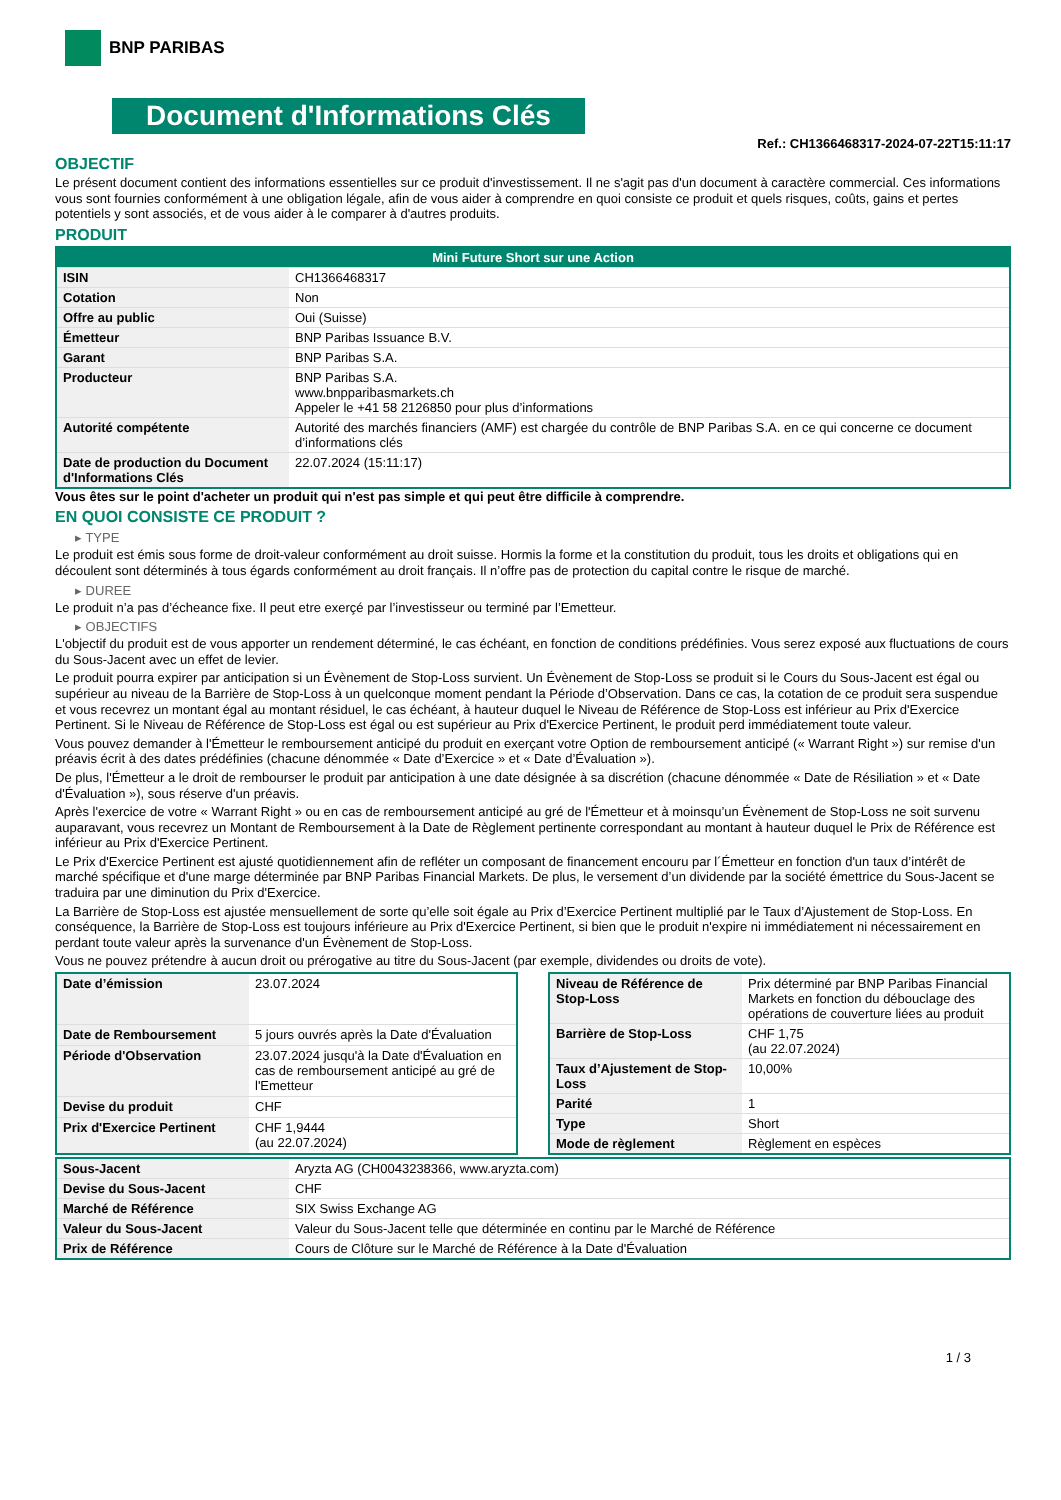BNP PARIBAS
Document d'Informations Clés
Ref.: CH1366468317-2024-07-22T15:11:17
OBJECTIF
Le présent document contient des informations essentielles sur ce produit d'investissement. Il ne s'agit pas d'un document à caractère commercial. Ces informations vous sont fournies conformément à une obligation légale, afin de vous aider à comprendre en quoi consiste ce produit et quels risques, coûts, gains et pertes potentiels y sont associés, et de vous aider à le comparer à d'autres produits.
PRODUIT
| Mini Future Short sur une Action | |
| --- | --- |
| ISIN | CH1366468317 |
| Cotation | Non |
| Offre au public | Oui (Suisse) |
| Émetteur | BNP Paribas Issuance B.V. |
| Garant | BNP Paribas S.A. |
| Producteur | BNP Paribas S.A. www.bnpparibasmarkets.ch Appeler le +41 58 2126850 pour plus d’informations |
| Autorité compétente | Autorité des marchés financiers (AMF) est chargée du contrôle de BNP Paribas S.A. en ce qui concerne ce document d’informations clés |
| Date de production du Document d'Informations Clés | 22.07.2024 (15:11:17) |
Vous êtes sur le point d'acheter un produit qui n'est pas simple et qui peut être difficile à comprendre.
EN QUOI CONSISTE CE PRODUIT ?
▸ TYPE
Le produit est émis sous forme de droit-valeur conformément au droit suisse. Hormis la forme et la constitution du produit, tous les droits et obligations qui en découlent sont déterminés à tous égards conformément au droit français. Il n’offre pas de protection du capital contre le risque de marché.
▸ DUREE
Le produit n’a pas d’écheance fixe. Il peut etre exerçé par l’investisseur ou terminé par l’Emetteur.
▸ OBJECTIFS
L'objectif du produit est de vous apporter un rendement déterminé, le cas échéant, en fonction de conditions prédéfinies. Vous serez exposé aux fluctuations de cours du Sous-Jacent avec un effet de levier.
Le produit pourra expirer par anticipation si un Évènement de Stop-Loss survient. Un Évènement de Stop-Loss se produit si le Cours du Sous-Jacent est égal ou supérieur au niveau de la Barrière de Stop-Loss à un quelconque moment pendant la Période d’Observation. Dans ce cas, la cotation de ce produit sera suspendue et vous recevrez un montant égal au montant résiduel, le cas échéant, à hauteur duquel le Niveau de Référence de Stop-Loss est inférieur au Prix d'Exercice Pertinent. Si le Niveau de Référence de Stop-Loss est égal ou est supérieur au Prix d'Exercice Pertinent, le produit perd immédiatement toute valeur.
Vous pouvez demander à l'Émetteur le remboursement anticipé du produit en exerçant votre Option de remboursement anticipé (« Warrant Right ») sur remise d'un préavis écrit à des dates prédéfinies (chacune dénommée « Date d’Exercice » et « Date d’Évaluation »).
De plus, l'Émetteur a le droit de rembourser le produit par anticipation à une date désignée à sa discrétion (chacune dénommée « Date de Résiliation » et « Date d'Évaluation »), sous réserve d'un préavis.
Après l'exercice de votre « Warrant Right » ou en cas de remboursement anticipé au gré de l'Émetteur et à moinsqu’un Évènement de Stop-Loss ne soit survenu auparavant, vous recevrez un Montant de Remboursement à la Date de Règlement pertinente correspondant au montant à hauteur duquel le Prix de Référence est inférieur au Prix d'Exercice Pertinent.
Le Prix d'Exercice Pertinent est ajusté quotidiennement afin de refléter un composant de financement encouru par l´Émetteur en fonction d'un taux d’intérêt de marché spécifique et d'une marge déterminée par BNP Paribas Financial Markets. De plus, le versement d’un dividende par la société émettrice du Sous-Jacent se traduira par une diminution du Prix d'Exercice.
La Barrière de Stop-Loss est ajustée mensuellement de sorte qu’elle soit égale au Prix d’Exercice Pertinent multiplié par le Taux d’Ajustement de Stop-Loss. En conséquence, la Barrière de Stop-Loss est toujours inférieure au Prix d'Exercice Pertinent, si bien que le produit n'expire ni immédiatement ni nécessairement en perdant toute valeur après la survenance d'un Évènement de Stop-Loss.
Vous ne pouvez prétendre à aucun droit ou prérogative au titre du Sous-Jacent (par exemple, dividendes ou droits de vote).
| Date d’émission | 23.07.2024 |
| Date de Remboursement | 5 jours ouvrés après la Date d'Évaluation |
| Période d'Observation | 23.07.2024 jusqu'à la Date d'Évaluation en cas de remboursement anticipé au gré de l'Emetteur |
| Devise du produit | CHF |
| Prix d'Exercice Pertinent | CHF 1,9444 (au 22.07.2024) |
| Niveau de Référence de Stop-Loss | Prix déterminé par BNP Paribas Financial Markets en fonction du débouclage des opérations de couverture liées au produit |
| Barrière de Stop-Loss | CHF 1,75 (au 22.07.2024) |
| Taux d’Ajustement de Stop-Loss | 10,00% |
| Parité | 1 |
| Type | Short |
| Mode de règlement | Règlement en espèces |
| Sous-Jacent | Aryzta AG (CH0043238366, www.aryzta.com) |
| Devise du Sous-Jacent | CHF |
| Marché de Référence | SIX Swiss Exchange AG |
| Valeur du Sous-Jacent | Valeur du Sous-Jacent telle que déterminée en continu par le Marché de Référence |
| Prix de Référence | Cours de Clôture sur le Marché de Référence à la Date d'Évaluation |
1 / 3